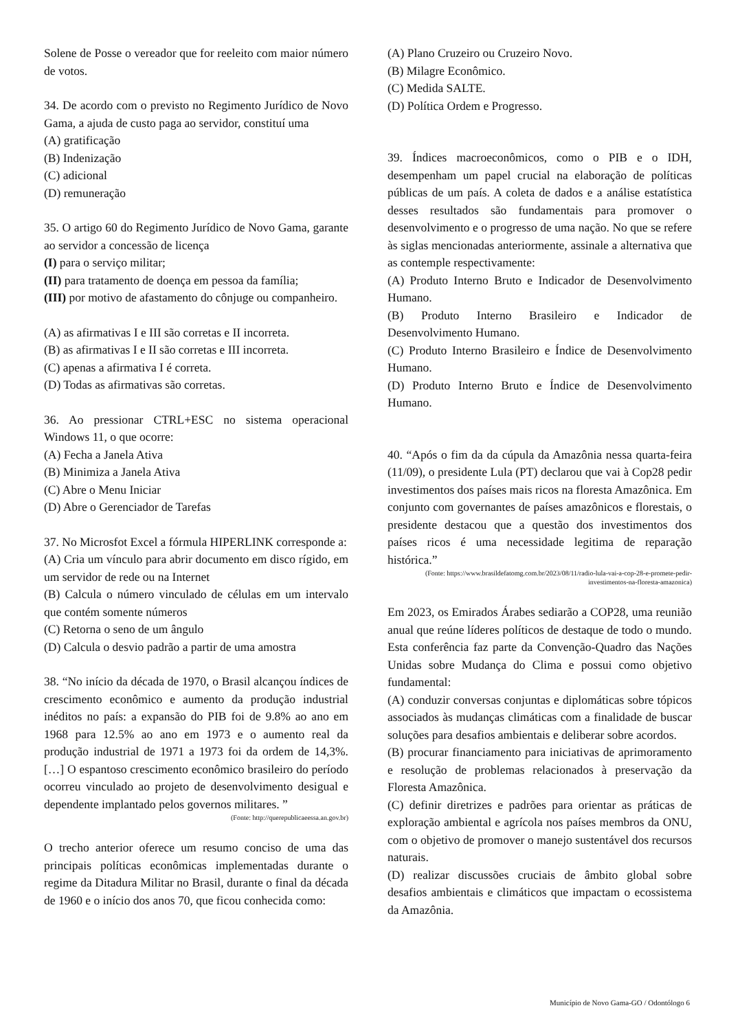Solene de Posse o vereador que for reeleito com maior número de votos.
34. De acordo com o previsto no Regimento Jurídico de Novo Gama, a ajuda de custo paga ao servidor, constituí uma
(A) gratificação
(B) Indenização
(C) adicional
(D) remuneração
35. O artigo 60 do Regimento Jurídico de Novo Gama, garante ao servidor a concessão de licença
(I) para o serviço militar;
(II) para tratamento de doença em pessoa da família;
(III) por motivo de afastamento do cônjuge ou companheiro.
(A) as afirmativas I e III são corretas e II incorreta.
(B) as afirmativas I e II são corretas e III incorreta.
(C) apenas a afirmativa I é correta.
(D) Todas as afirmativas são corretas.
36. Ao pressionar CTRL+ESC no sistema operacional Windows 11, o que ocorre:
(A) Fecha a Janela Ativa
(B) Minimiza a Janela Ativa
(C) Abre o Menu Iniciar
(D) Abre o Gerenciador de Tarefas
37. No Microsfot Excel a fórmula HIPERLINK corresponde a:
(A) Cria um vínculo para abrir documento em disco rígido, em um servidor de rede ou na Internet
(B) Calcula o número vinculado de células em um intervalo que contém somente números
(C) Retorna o seno de um ângulo
(D) Calcula o desvio padrão a partir de uma amostra
38. “No início da década de 1970, o Brasil alcançou índices de crescimento econômico e aumento da produção industrial inéditos no país: a expansão do PIB foi de 9.8% ao ano em 1968 para 12.5% ao ano em 1973 e o aumento real da produção industrial de 1971 a 1973 foi da ordem de 14,3%. […] O espantoso crescimento econômico brasileiro do período ocorreu vinculado ao projeto de desenvolvimento desigual e dependente implantado pelos governos militares. ”
(Fonte: http://querepublicaeessa.an.gov.br)
O trecho anterior oferece um resumo conciso de uma das principais políticas econômicas implementadas durante o regime da Ditadura Militar no Brasil, durante o final da década de 1960 e o início dos anos 70, que ficou conhecida como:
(A) Plano Cruzeiro ou Cruzeiro Novo.
(B) Milagre Econômico.
(C) Medida SALTE.
(D) Política Ordem e Progresso.
39. Índices macroeconômicos, como o PIB e o IDH, desempenham um papel crucial na elaboração de políticas públicas de um país. A coleta de dados e a análise estatística desses resultados são fundamentais para promover o desenvolvimento e o progresso de uma nação. No que se refere às siglas mencionadas anteriormente, assinale a alternativa que as contemple respectivamente:
(A) Produto Interno Bruto e Indicador de Desenvolvimento Humano.
(B) Produto Interno Brasileiro e Indicador de Desenvolvimento Humano.
(C) Produto Interno Brasileiro e Índice de Desenvolvimento Humano.
(D) Produto Interno Bruto e Índice de Desenvolvimento Humano.
40. “Após o fim da da cúpula da Amazônia nessa quarta-feira (11/09), o presidente Lula (PT) declarou que vai à Cop28 pedir investimentos dos países mais ricos na floresta Amazônica. Em conjunto com governantes de países amazônicos e florestais, o presidente destacou que a questão dos investimentos dos países ricos é uma necessidade legitima de reparação histórica.”
(Fonte: https://www.brasildefatomg.com.br/2023/08/11/radio-lula-vai-a-cop-28-e-promete-pedir-investimentos-na-floresta-amazonica)
Em 2023, os Emirados Árabes sediarão a COP28, uma reunião anual que reúne líderes políticos de destaque de todo o mundo. Esta conferência faz parte da Convenção-Quadro das Nações Unidas sobre Mudança do Clima e possui como objetivo fundamental:
(A) conduzir conversas conjuntas e diplomáticas sobre tópicos associados às mudanças climáticas com a finalidade de buscar soluções para desafios ambientais e deliberar sobre acordos.
(B) procurar financiamento para iniciativas de aprimoramento e resolução de problemas relacionados à preservação da Floresta Amazônica.
(C) definir diretrizes e padrões para orientar as práticas de exploração ambiental e agrícola nos países membros da ONU, com o objetivo de promover o manejo sustentável dos recursos naturais.
(D) realizar discussões cruciais de âmbito global sobre desafios ambientais e climáticos que impactam o ecossistema da Amazônia.
Município de Novo Gama-GO / Odontólogo 6